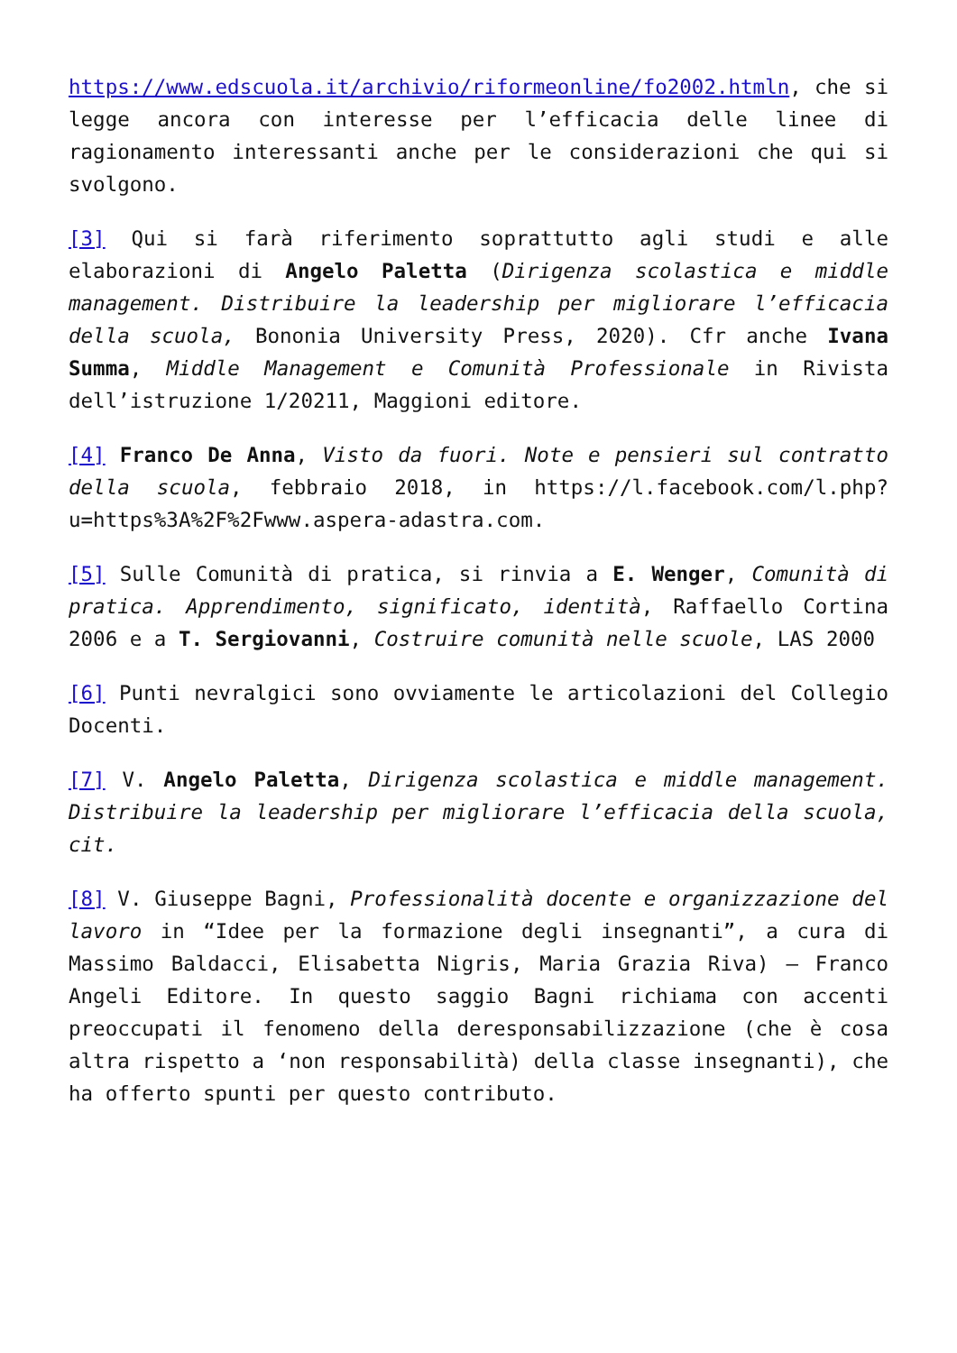https://www.edscuola.it/archivio/riformeonline/fo2002.htmln, che si legge ancora con interesse per l’efficacia delle linee di ragionamento interessanti anche per le considerazioni che qui si svolgono.
[3] Qui si farà riferimento soprattutto agli studi e alle elaborazioni di Angelo Paletta (Dirigenza scolastica e middle management. Distribuire la leadership per migliorare l’efficacia della scuola, Bononia University Press, 2020). Cfr anche Ivana Summa, Middle Management e Comunità Professionale in Rivista dell’istruzione 1/20211, Maggioni editore.
[4] Franco De Anna, Visto da fuori. Note e pensieri sul contratto della scuola, febbraio 2018, in https://l.facebook.com/l.php?u=https%3A%2F%2Fwww.aspera-adastra.com.
[5] Sulle Comunità di pratica, si rinvia a E. Wenger, Comunità di pratica. Apprendimento, significato, identità, Raffaello Cortina 2006 e a T. Sergiovanni, Costruire comunità nelle scuole, LAS 2000
[6] Punti nevralgici sono ovviamente le articolazioni del Collegio Docenti.
[7] V. Angelo Paletta, Dirigenza scolastica e middle management. Distribuire la leadership per migliorare l’efficacia della scuola, cit.
[8] V. Giuseppe Bagni, Professionalità docente e organizzazione del lavoro in “Idee per la formazione degli insegnanti”, a cura di Massimo Baldacci, Elisabetta Nigris, Maria Grazia Riva) – Franco Angeli Editore. In questo saggio Bagni richiama con accenti preoccupati il fenomeno della deresponsabilizzazione (che è cosa altra rispetto a ‘non responsabilità) della classe insegnanti), che ha offerto spunti per questo contributo.